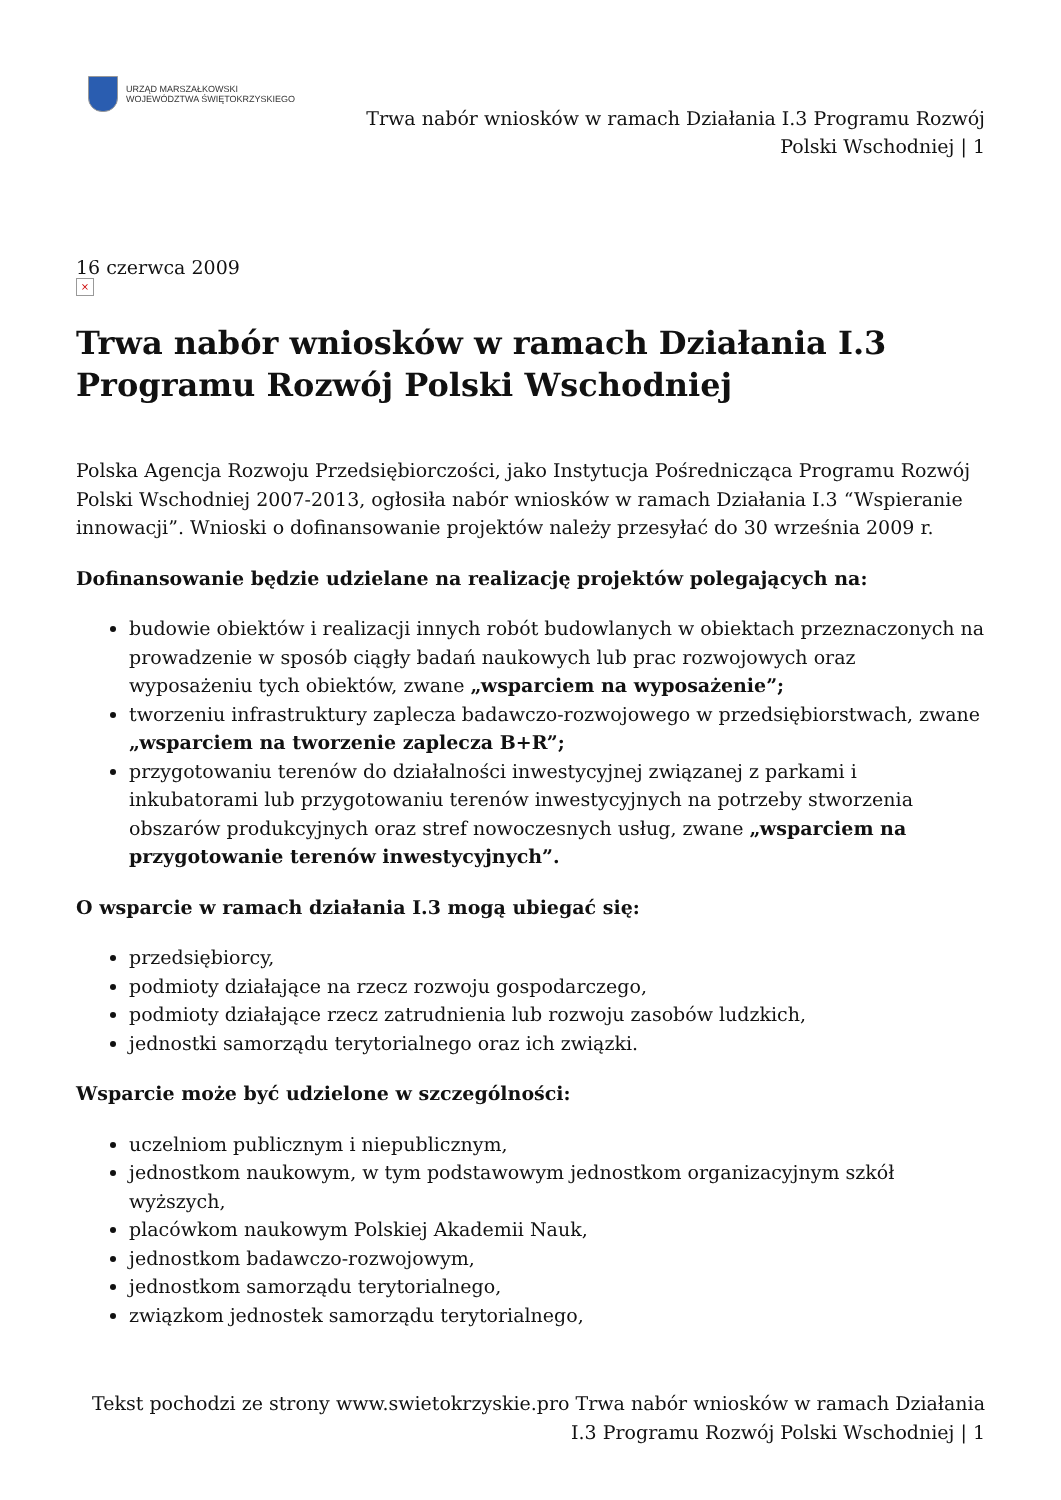URZĄD MARSZAŁKOWSKI
WOJEWÓDZTWA ŚWIĘTOKRZYSKIEGO
Trwa nabór wniosków w ramach Działania I.3 Programu Rozwój
Polski Wschodniej | 1
16 czerwca 2009
×
Trwa nabór wniosków w ramach Działania I.3 Programu Rozwój Polski Wschodniej
Polska Agencja Rozwoju Przedsiębiorczości, jako Instytucja Pośrednicząca Programu Rozwój Polski Wschodniej 2007-2013, ogłosiła nabór wniosków w ramach Działania I.3 “Wspieranie innowacji”. Wnioski o dofinansowanie projektów należy przesyłać do 30 września 2009 r.
Dofinansowanie będzie udzielane na realizację projektów polegających na:
budowie obiektów i realizacji innych robót budowlanych w obiektach przeznaczonych na prowadzenie w sposób ciągły badań naukowych lub prac rozwojowych oraz wyposażeniu tych obiektów, zwane „wsparciem na wyposażenie”;
tworzeniu infrastruktury zaplecza badawczo-rozwojowego w przedsiębiorstwach, zwane „wsparciem na tworzenie zaplecza B+R”;
przygotowaniu terenów do działalności inwestycyjnej związanej z parkami i inkubatorami lub przygotowaniu terenów inwestycyjnych na potrzeby stworzenia obszarów produkcyjnych oraz stref nowoczesnych usług, zwane „wsparciem na przygotowanie terenów inwestycyjnych”.
O wsparcie w ramach działania I.3 mogą ubiegać się:
przedsiębiorcy,
podmioty działające na rzecz rozwoju gospodarczego,
podmioty działające rzecz zatrudnienia lub rozwoju zasobów ludzkich,
jednostki samorządu terytorialnego oraz ich związki.
Wsparcie może być udzielone w szczególności:
uczelniom publicznym i niepublicznym,
jednostkom naukowym, w tym podstawowym jednostkom organizacyjnym szkół wyższych,
placówkom naukowym Polskiej Akademii Nauk,
jednostkom badawczo-rozwojowym,
jednostkom samorządu terytorialnego,
związkom jednostek samorządu terytorialnego,
Tekst pochodzi ze strony www.swietokrzyskie.pro Trwa nabór wniosków w ramach Działania
I.3 Programu Rozwój Polski Wschodniej | 1